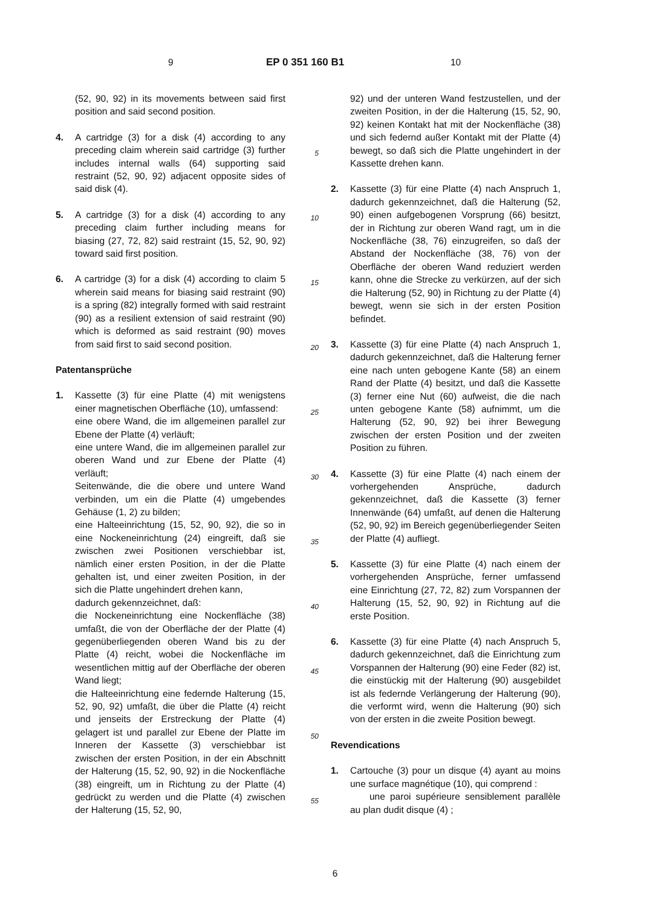9 EP 0 351 160 B1 10
(52, 90, 92) in its movements between said first position and said second position.
4. A cartridge (3) for a disk (4) according to any preceding claim wherein said cartridge (3) further includes internal walls (64) supporting said restraint (52, 90, 92) adjacent opposite sides of said disk (4).
5. A cartridge (3) for a disk (4) according to any preceding claim further including means for biasing (27, 72, 82) said restraint (15, 52, 90, 92) toward said first position.
6. A cartridge (3) for a disk (4) according to claim 5 wherein said means for biasing said restraint (90) is a spring (82) integrally formed with said restraint (90) as a resilient extension of said restraint (90) which is deformed as said restraint (90) moves from said first to said second position.
Patentansprüche
1. Kassette (3) für eine Platte (4) mit wenigstens einer magnetischen Oberfläche (10), umfassend:
eine obere Wand, die im allgemeinen parallel zur Ebene der Platte (4) verläuft;
eine untere Wand, die im allgemeinen parallel zur oberen Wand und zur Ebene der Platte (4) verläuft;
Seitenwände, die die obere und untere Wand verbinden, um ein die Platte (4) umgebendes Gehäuse (1, 2) zu bilden;
eine Halteeinrichtung (15, 52, 90, 92), die so in eine Nockeneinrichtung (24) eingreift, daß sie zwischen zwei Positionen verschiebbar ist, nämlich einer ersten Position, in der die Platte gehalten ist, und einer zweiten Position, in der sich die Platte ungehindert drehen kann,
dadurch gekennzeichnet, daß:
die Nockeneinrichtung eine Nockenfläche (38) umfaßt, die von der Oberfläche der der Platte (4) gegenüberliegenden oberen Wand bis zu der Platte (4) reicht, wobei die Nockenfläche im wesentlichen mittig auf der Oberfläche der oberen Wand liegt;
die Halteeinrichtung eine federnde Halterung (15, 52, 90, 92) umfaßt, die über die Platte (4) reicht und jenseits der Erstreckung der Platte (4) gelagert ist und parallel zur Ebene der Platte im Inneren der Kassette (3) verschiebbar ist zwischen der ersten Position, in der ein Abschnitt der Halterung (15, 52, 90, 92) in die Nockenfläche (38) eingreift, um in Richtung zu der Platte (4) gedrückt zu werden und die Platte (4) zwischen der Halterung (15, 52, 90,
5
10
15
20
25
30
35
40
45
50
55
92) und der unteren Wand festzustellen, und der zweiten Position, in der die Halterung (15, 52, 90, 92) keinen Kontakt hat mit der Nockenfläche (38) und sich federnd außer Kontakt mit der Platte (4) bewegt, so daß sich die Platte ungehindert in der Kassette drehen kann.
2. Kassette (3) für eine Platte (4) nach Anspruch 1, dadurch gekennzeichnet, daß die Halterung (52, 90) einen aufgebogenen Vorsprung (66) besitzt, der in Richtung zur oberen Wand ragt, um in die Nockenfläche (38, 76) einzugreifen, so daß der Abstand der Nockenfläche (38, 76) von der Oberfläche der oberen Wand reduziert werden kann, ohne die Strecke zu verkürzen, auf der sich die Halterung (52, 90) in Richtung zu der Platte (4) bewegt, wenn sie sich in der ersten Position befindet.
3. Kassette (3) für eine Platte (4) nach Anspruch 1, dadurch gekennzeichnet, daß die Halterung ferner eine nach unten gebogene Kante (58) an einem Rand der Platte (4) besitzt, und daß die Kassette (3) ferner eine Nut (60) aufweist, die die nach unten gebogene Kante (58) aufnimmt, um die Halterung (52, 90, 92) bei ihrer Bewegung zwischen der ersten Position und der zweiten Position zu führen.
4. Kassette (3) für eine Platte (4) nach einem der vorhergehenden Ansprüche, dadurch gekennzeichnet, daß die Kassette (3) ferner Innenwände (64) umfaßt, auf denen die Halterung (52, 90, 92) im Bereich gegenüberliegender Seiten der Platte (4) aufliegt.
5. Kassette (3) für eine Platte (4) nach einem der vorhergehenden Ansprüche, ferner umfassend eine Einrichtung (27, 72, 82) zum Vorspannen der Halterung (15, 52, 90, 92) in Richtung auf die erste Position.
6. Kassette (3) für eine Platte (4) nach Anspruch 5, dadurch gekennzeichnet, daß die Einrichtung zum Vorspannen der Halterung (90) eine Feder (82) ist, die einstückig mit der Halterung (90) ausgebildet ist als federnde Verlängerung der Halterung (90), die verformt wird, wenn die Halterung (90) sich von der ersten in die zweite Position bewegt.
Revendications
1. Cartouche (3) pour un disque (4) ayant au moins une surface magnétique (10), qui comprend :
une paroi supérieure sensiblement parallèle au plan dudit disque (4) ;
6